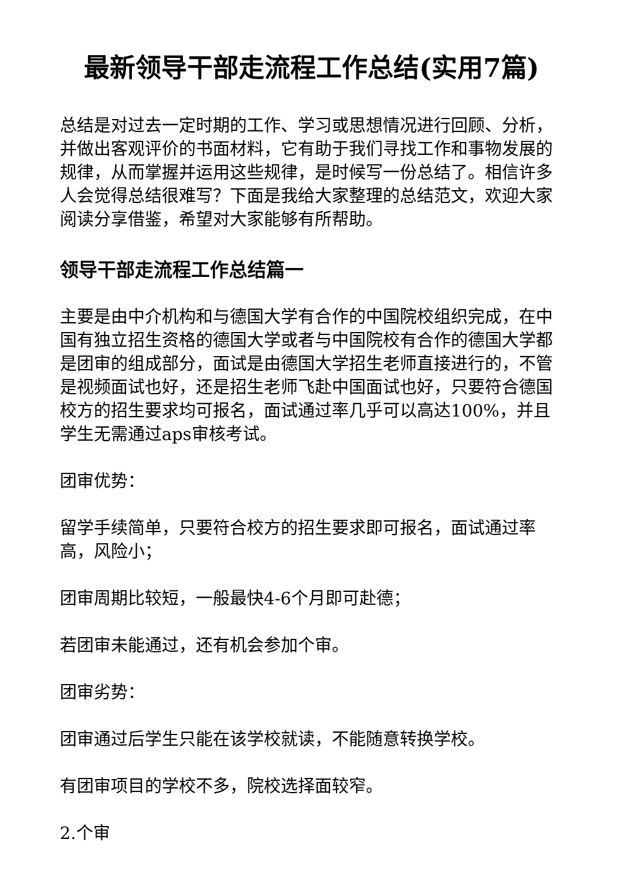最新领导干部走流程工作总结(实用7篇)
总结是对过去一定时期的工作、学习或思想情况进行回顾、分析，并做出客观评价的书面材料，它有助于我们寻找工作和事物发展的规律，从而掌握并运用这些规律，是时候写一份总结了。相信许多人会觉得总结很难写？下面是我给大家整理的总结范文，欢迎大家阅读分享借鉴，希望对大家能够有所帮助。
领导干部走流程工作总结篇一
主要是由中介机构和与德国大学有合作的中国院校组织完成，在中国有独立招生资格的德国大学或者与中国院校有合作的德国大学都是团审的组成部分，面试是由德国大学招生老师直接进行的，不管是视频面试也好，还是招生老师飞赴中国面试也好，只要符合德国校方的招生要求均可报名，面试通过率几乎可以高达100%，并且学生无需通过aps审核考试。
团审优势：
留学手续简单，只要符合校方的招生要求即可报名，面试通过率高，风险小；
团审周期比较短，一般最快4-6个月即可赴德；
若团审未能通过，还有机会参加个审。
团审劣势：
团审通过后学生只能在该学校就读，不能随意转换学校。
有团审项目的学校不多，院校选择面较窄。
2.个审